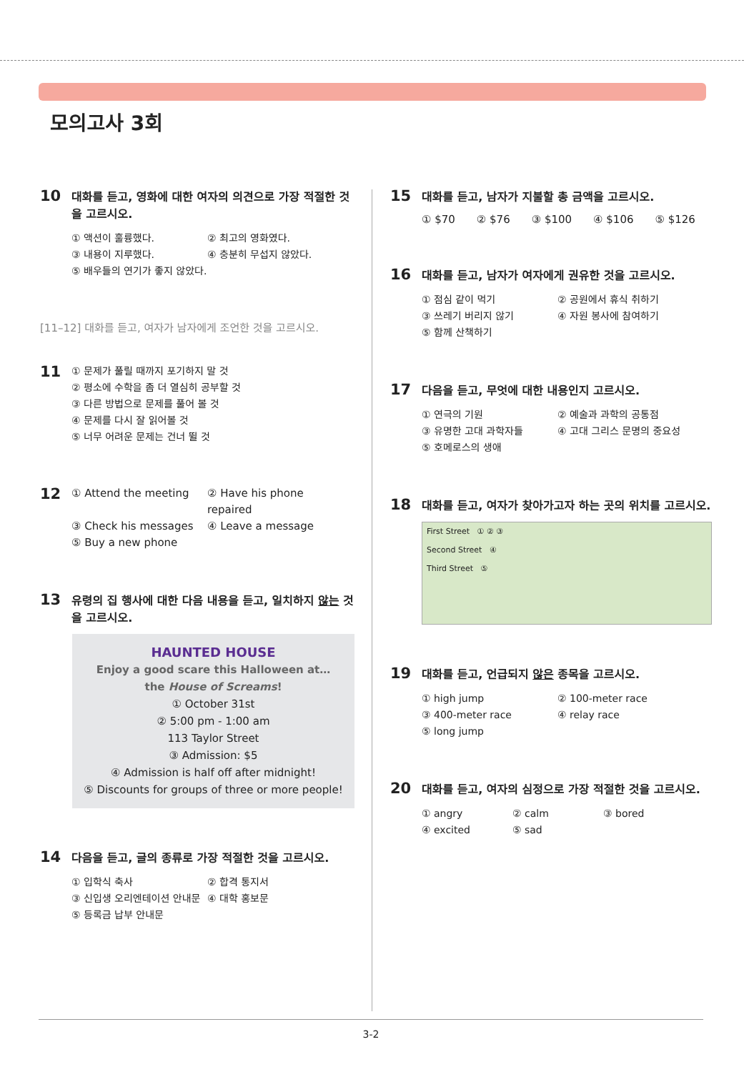모의고사 3회
10 대화를 듣고, 영화에 대한 여자의 의견으로 가장 적절한 것을 고르시오.
① 액션이 훌륭했다. ② 최고의 영화였다. ③ 내용이 지루했다. ④ 충분히 무섭지 않았다. ⑤ 배우들의 연기가 좋지 않았다.
[11–12] 대화를 듣고, 여자가 남자에게 조언한 것을 고르시오.
11
① 문제가 풀릴 때까지 포기하지 말 것
② 평소에 수학을 좀 더 열심히 공부할 것
③ 다른 방법으로 문제를 풀어 볼 것
④ 문제를 다시 잘 읽어볼 것
⑤ 너무 어려운 문제는 건너 뛸 것
12
① Attend the meeting ② Have his phone repaired ③ Check his messages ④ Leave a message ⑤ Buy a new phone
13 유령의 집 행사에 대한 다음 내용을 듣고, 일치하지 않는 것을 고르시오.
HAUNTED HOUSE
Enjoy a good scare this Halloween at…
the House of Screams!
① October 31st
② 5:00 pm - 1:00 am
113 Taylor Street
③ Admission: $5
④ Admission is half off after midnight!
⑤ Discounts for groups of three or more people!
14 다음을 듣고, 글의 종류로 가장 적절한 것을 고르시오.
① 입학식 축사 ② 합격 통지서 ③ 신입생 오리엔테이션 안내문 ④ 대학 홍보문 ⑤ 등록금 납부 안내문
15 대화를 듣고, 남자가 지불할 총 금액을 고르시오.
① $70 ② $76 ③ $100 ④ $106 ⑤ $126
16 대화를 듣고, 남자가 여자에게 권유한 것을 고르시오.
① 점심 같이 먹기 ② 공원에서 휴식 취하기 ③ 쓰레기 버리지 않기 ④ 자원 봉사에 참여하기 ⑤ 함께 산책하기
17 다음을 듣고, 무엇에 대한 내용인지 고르시오.
① 연극의 기원 ② 예술과 과학의 공통점 ③ 유명한 고대 과학자들 ④ 고대 그리스 문명의 중요성 ⑤ 호메로스의 생애
18 대화를 듣고, 여자가 찾아가고자 하는 곳의 위치를 고르시오.
First Street ① ② ③
Second Street ④
Third Street ⑤
19 대화를 듣고, 언급되지 않은 종목을 고르시오.
① high jump ② 100-meter race ③ 400-meter race ④ relay race ⑤ long jump
20 대화를 듣고, 여자의 심정으로 가장 적절한 것을 고르시오.
① angry ② calm ③ bored ④ excited ⑤ sad
3-2